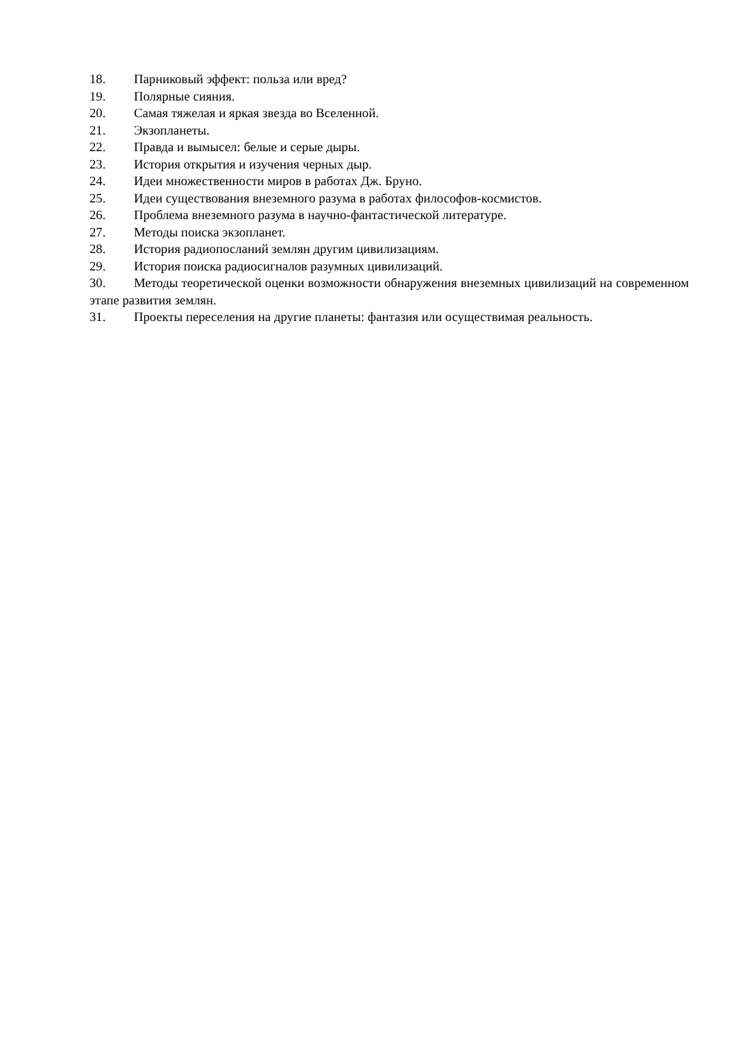18. Парниковый эффект: польза или вред?
19. Полярные сияния.
20. Самая тяжелая и яркая звезда во Вселенной.
21. Экзопланеты.
22. Правда и вымысел: белые и серые дыры.
23. История открытия и изучения черных дыр.
24. Идеи множественности миров в работах Дж. Бруно.
25. Идеи существования внеземного разума в работах философов-космистов.
26. Проблема внеземного разума в научно-фантастической литературе.
27. Методы поиска экзопланет.
28. История радиопосланий землян другим цивилизациям.
29. История поиска радиосигналов разумных цивилизаций.
30. Методы теоретической оценки возможности обнаружения внеземных цивилизаций на современном этапе развития землян.
31. Проекты переселения на другие планеты: фантазия или осуществимая реальность.